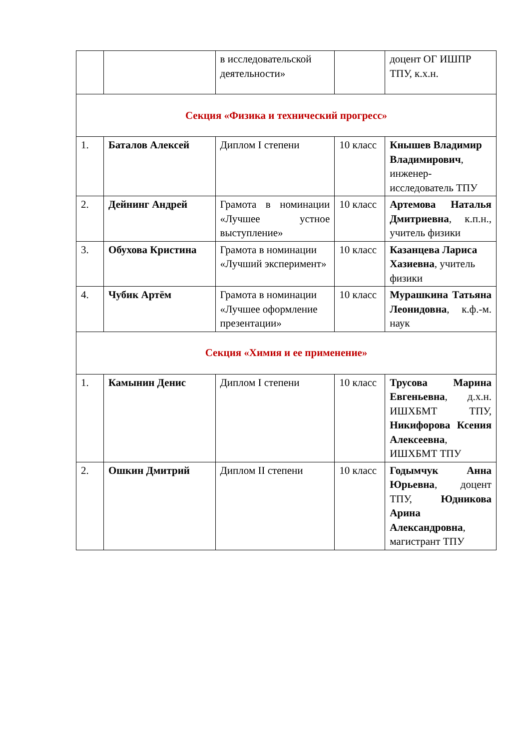| | | в исследовательской деятельности» | | доцент ОГ ИШПР ТПУ, к.х.н. |
| Секция «Физика и технический прогресс» | | | | |
| 1. | Баталов Алексей | Диплом I степени | 10 класс | Кнышев Владимир Владимирович , инженер-исследователь ТПУ |
| 2. | Дейнинг Андрей | Грамота в номинации «Лучшее устное выступление» | 10 класс | Артемова Наталья Дмитриевна , к.п.н., учитель физики |
| 3. | Обухова Кристина | Грамота в номинации «Лучший эксперимент» | 10 класс | Казанцева Лариса Хазиевна , учитель физики |
| 4. | Чубик Артём | Грамота в номинации «Лучшее оформление презентации» | 10 класс | Мурашкина Татьяна Леонидовна , к.ф.-м. наук |
| Секция «Химия и ее применение» | | | | |
| 1. | Камынин Денис | Диплом I степени | 10 класс | Трусова Марина Евгеньевна , д.х.н. ИШХБМТ ТПУ, Никифорова Ксения Алексеевна , ИШХБМТ ТПУ |
| 2. | Ошкин Дмитрий | Диплом II степени | 10 класс | Годымчук Анна Юрьевна , доцент ТПУ, Юдникова Арина Александровна , магистрант ТПУ |